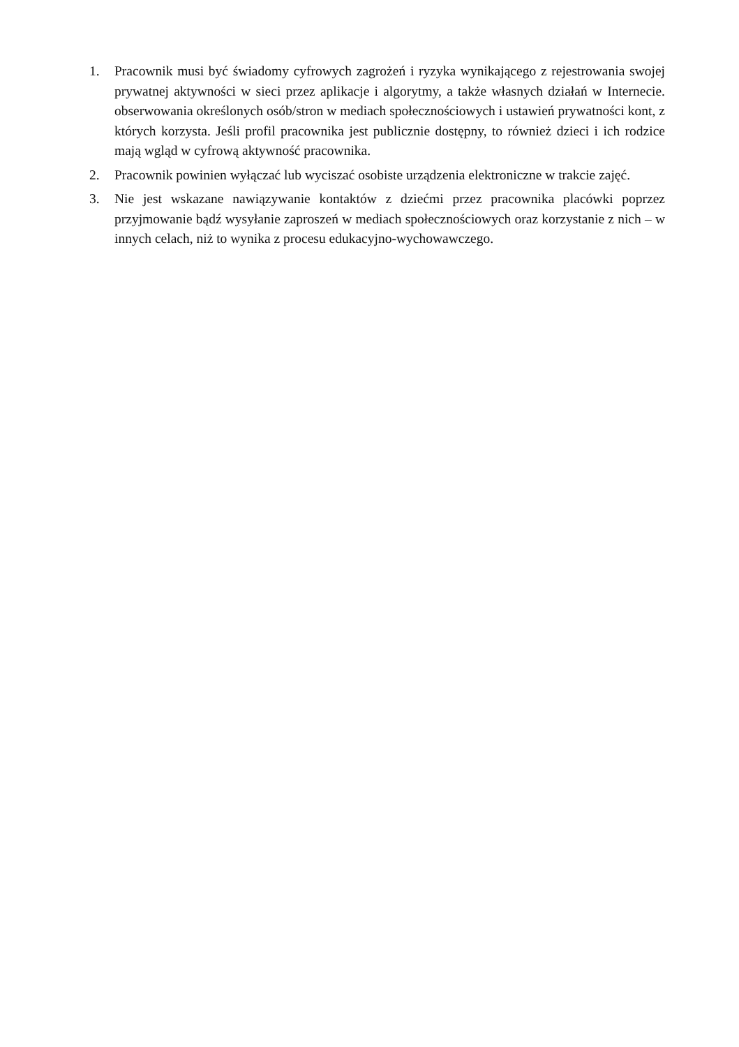1. Pracownik musi być świadomy cyfrowych zagrożeń i ryzyka wynikającego z rejestrowania swojej prywatnej aktywności w sieci przez aplikacje i algorytmy, a także własnych działań w Internecie. obserwowania określonych osób/stron w mediach społecznościowych i ustawień prywatności kont, z których korzysta. Jeśli profil pracownika jest publicznie dostępny, to również dzieci i ich rodzice mają wgląd w cyfrową aktywność pracownika.
2. Pracownik powinien wyłączać lub wyciszać osobiste urządzenia elektroniczne w trakcie zajęć.
3. Nie jest wskazane nawiązywanie kontaktów z dziećmi przez pracownika placówki poprzez przyjmowanie bądź wysyłanie zaproszeń w mediach społecznościowych oraz korzystanie z nich – w innych celach, niż to wynika z procesu edukacyjno-wychowawczego.